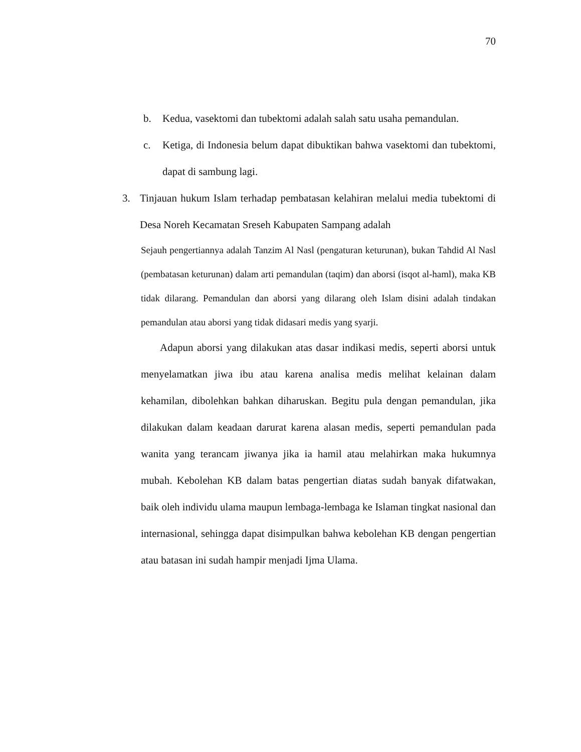70
b. Kedua, vasektomi dan tubektomi adalah salah satu usaha pemandulan.
c. Ketiga, di Indonesia belum dapat dibuktikan bahwa vasektomi dan tubektomi, dapat di sambung lagi.
3. Tinjauan hukum Islam terhadap pembatasan kelahiran melalui media tubektomi di Desa Noreh Kecamatan Sreseh Kabupaten Sampang adalah
Sejauh pengertiannya adalah Tanzim Al Nasl (pengaturan keturunan), bukan Tahdid Al Nasl (pembatasan keturunan) dalam arti pemandulan (taqim) dan aborsi (isqot al-haml), maka KB tidak dilarang. Pemandulan dan aborsi yang dilarang oleh Islam disini adalah tindakan pemandulan atau aborsi yang tidak didasari medis yang syarji.
Adapun aborsi yang dilakukan atas dasar indikasi medis, seperti aborsi untuk menyelamatkan jiwa ibu atau karena analisa medis melihat kelainan dalam kehamilan, dibolehkan bahkan diharuskan. Begitu pula dengan pemandulan, jika dilakukan dalam keadaan darurat karena alasan medis, seperti pemandulan pada wanita yang terancam jiwanya jika ia hamil atau melahirkan maka hukumnya mubah. Kebolehan KB dalam batas pengertian diatas sudah banyak difatwakan, baik oleh individu ulama maupun lembaga-lembaga ke Islaman tingkat nasional dan internasional, sehingga dapat disimpulkan bahwa kebolehan KB dengan pengertian atau batasan ini sudah hampir menjadi Ijma Ulama.